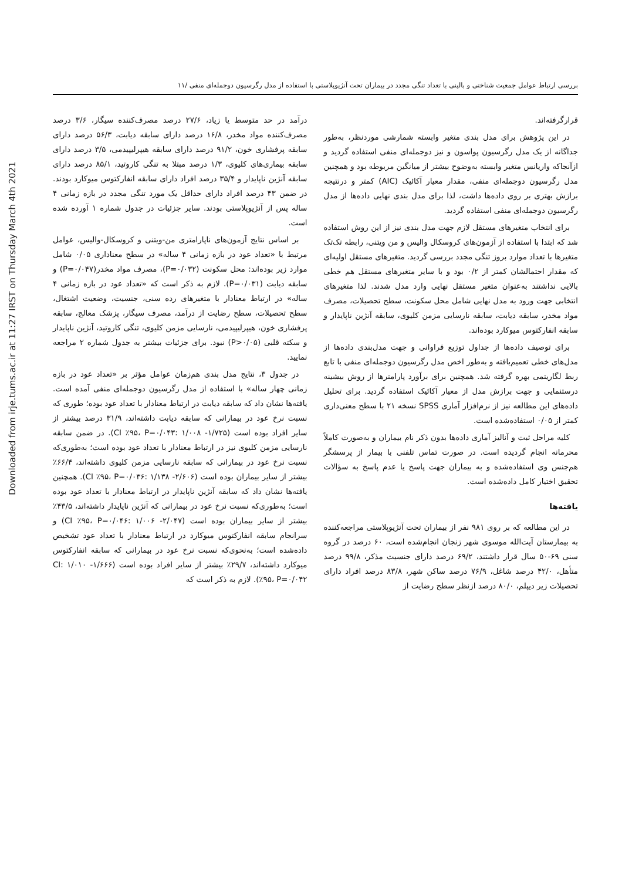Downloaded from irje.tums.ac.ir at 11:27 IRST on Thursday March 4th 2021
بررسی ارتباط عوامل جمعیت شناختی و بالینی با تعداد تنگی مجدد در بیماران تحت آنژیوپلاستی با استفاده از مدل رگرسیون دوجمله‌ای منفی /۱۱
قرارگرفته‌اند.
در این پژوهش برای مدل بندی متغیر وابسته شمارشی موردنظر، به‌طور جداگانه از یک مدل رگرسیون پواسون و نیز دوجمله‌ای منفی استفاده گردید و ازآنجاکه واریانس متغیر وابسته به‌وضوح بیشتر از میانگین مربوطه بود و همچنین مدل رگرسیون دوجمله‌ای منفی، مقدار معیار آکائیک (AIC) کمتر و درنتیجه برازش بهتری بر روی داده‌ها داشت، لذا برای مدل بندی نهایی داده‌ها از مدل رگرسیون دوجمله‌ای منفی استفاده گردید.
برای انتخاب متغیرهای مستقل لازم جهت مدل بندی نیز از این روش استفاده شد که ابتدا با استفاده از آزمون‌های کروسکال والیس و من ویتنی، رابطه تک‌تک متغیرها با تعداد موارد بروز تنگی مجدد بررسی گردید. متغیرهای مستقل اولیه‌ای که مقدار احتمالشان کمتر از ۰/۲ بود و با سایر متغیرهای مستقل هم خطی بالایی نداشتند به‌عنوان متغیر مستقل نهایی وارد مدل شدند. لذا متغیرهای انتخابی جهت ورود به مدل نهایی شامل محل سکونت، سطح تحصیلات، مصرف مواد مخدر، سابقه دیابت، سابقه نارسایی مزمن کلیوی، سابقه آنژین ناپایدار و سابقه انفارکتوس میوکارد بوده‌اند.
برای توصیف داده‌ها از جداول توزیع فراوانی و جهت مدل‌بندی داده‌ها از مدل‌های خطی تعمیم‌یافته و به‌طور اخص مدل رگرسیون دوجمله‌ای منفی با تابع ربط لگاریتمی بهره گرفته شد. همچنین برای برآورد پارامترها از روش بیشینه درستنمایی و جهت برازش مدل از معیار آکائیک استفاده گردید. برای تحلیل داده‌های این مطالعه نیز از نرم‌افزار آماری SPSS نسخه ۲۱ با سطح معنی‌داری کمتر از ۰/۰۵ استفاده‌شده است.
کلیه مراحل ثبت و آنالیز آماری داده‌ها بدون ذکر نام بیماران و به‌صورت کاملاً محرمانه انجام گردیده است. در صورت تماس تلفنی با بیمار از پرسشگر هم‌جنس وی استفاده‌شده و به بیماران جهت پاسخ یا عدم پاسخ به سؤالات تحقیق اختیار کامل داده‌شده است.
یافته‌ها
در این مطالعه که بر روی ۹۸۱ نفر از بیماران تحت آنژیوپلاستی مراجعه‌کننده به بیمارستان آیت‌الله موسوی شهر زنجان انجام‌شده است، ۶۰ درصد در گروه سنی ۶۹-۵۰ سال قرار داشتند، ۶۹/۲ درصد دارای جنسیت مذکر، ۹۹/۸ درصد متأهل، ۴۲/۰ درصد شاغل، ۷۶/۹ درصد ساکن شهر، ۸۳/۸ درصد افراد دارای تحصیلات زیر دیپلم، ۸۰/۰ درصد ازنظر سطح رضایت از
درآمد در حد متوسط یا زیاد، ۲۷/۶ درصد مصرف‌کننده سیگار، ۳/۶ درصد مصرف‌کننده مواد مخدر، ۱۶/۸ درصد دارای سابقه دیابت، ۵۶/۳ درصد دارای سابقه پرفشاری خون، ۹۱/۲ درصد دارای سابقه هیپرلیپیدمی، ۳/۵ درصد دارای سابقه بیماری‌های کلیوی، ۱/۳ درصد مبتلا به تنگی کاروتید، ۸۵/۱ درصد دارای سابقه آنژین ناپایدار و ۳۵/۴ درصد افراد دارای سابقه انفارکتوس میوکارد بودند. در ضمن ۴۳ درصد افراد دارای حداقل یک مورد تنگی مجدد در بازه زمانی ۴ ساله پس از آنژیوپلاستی بودند. سایر جزئیات در جدول شماره ۱ آورده شده است.
بر اساس نتایج آزمون‌های ناپارامتری من-ویتنی و کروسکال-والیس، عوامل مرتبط با «تعداد عود در بازه زمانی ۴ ساله» در سطح معناداری ۰/۰۵ شامل موارد زیر بوده‌اند: محل سکونت (P=۰/۰۳۲)، مصرف مواد مخدر(P=۰/۰۴۷) و سابقه دیابت (P=۰/۰۳۱). لازم به ذکر است که «تعداد عود در بازه زمانی ۴ ساله» در ارتباط معنادار با متغیرهای رده سنی، جنسیت، وضعیت اشتغال، سطح تحصیلات، سطح رضایت از درآمد، مصرف سیگار، پزشک معالج، سابقه پرفشاری خون، هیپرلیپیدمی، نارسایی مزمن کلیوی، تنگی کاروتید، آنژین ناپایدار و سکته قلبی (P>۰/۰۵) نبود. برای جزئیات بیشتر به جدول شماره ۲ مراجعه نمایید.
در جدول ۳، نتایج مدل بندی هم‌زمان عوامل مؤثر بر «تعداد عود در بازه زمانی چهار ساله» با استفاده از مدل رگرسیون دوجمله‌ای منفی آمده است. یافته‌ها نشان داد که سابقه دیابت در ارتباط معنادار با تعداد عود بوده؛ طوری که نسبت نرخ عود در بیمارانی که سابقه دیابت داشته‌اند، ۳۱/۹ درصد بیشتر از سایر افراد بوده است (۱/۷۲۵- ۱/۰۰۸ :CI ٪۹۵، P=۰/۰۴۳). در ضمن سابقه نارسایی مزمن کلیوی نیز در ارتباط معنادار با تعداد عود بوده است؛ به‌طوری‌که نسبت نرخ عود در بیمارانی که سابقه نارسایی مزمن کلیوی داشته‌اند، ۶۶/۴٪ بیشتر از سایر بیماران بوده است (۲/۶۰۶- ۱/۱۳۸ :CI ٪۹۵، P=۰/۰۳۶). همچنین یافته‌ها نشان داد که سابقه آنژین ناپایدار در ارتباط معنادار با تعداد عود بوده است؛ به‌طوری‌که نسبت نرخ عود در بیمارانی که آنژین ناپایدار داشته‌اند، ۴۳/۵٪ بیشتر از سایر بیماران بوده است (۲/۰۴۷- ۱/۰۰۶ :CI ٪۹۵، P=۰/۰۴۶) و سرانجام سابقه انفارکتوس میوکارد در ارتباط معنادار با تعداد عود تشخیص داده‌شده است؛ به‌نحوی‌که نسبت نرخ عود در بیمارانی که سابقه انفارکتوس میوکارد داشته‌اند، ۲۹/۷٪ بیشتر از سایر افراد بوده است (۱/۶۶۶- ۱/۰۱۰ :CI ٪۹۵، P=۰/۰۴۲). لازم به ذکر است که